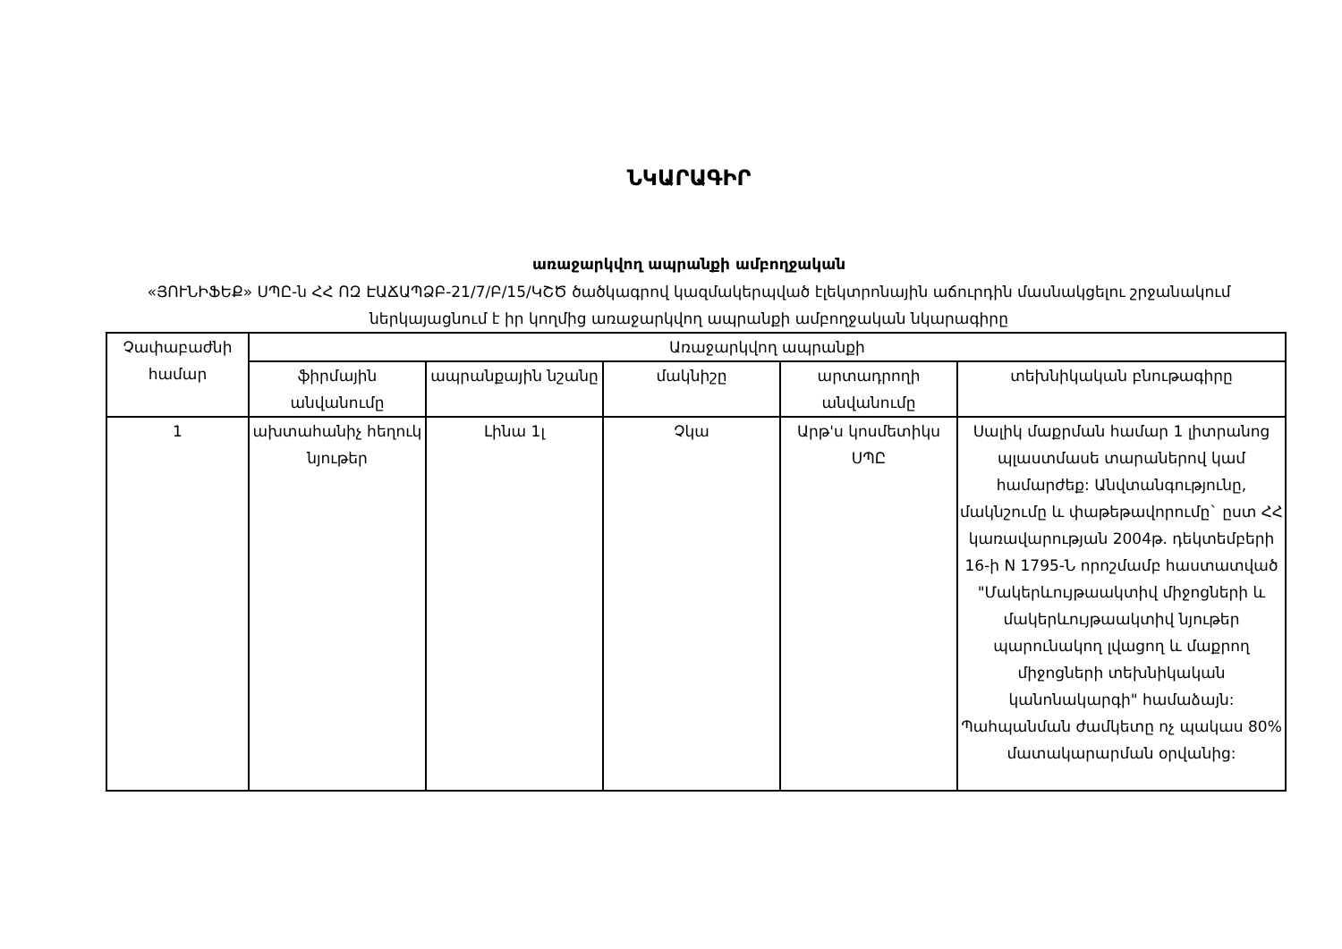ՆԿԱՐԱԳԻՐ
առաջարկվող ապրանքի ամբողջական
«ՅՈՒՆԻՖԵՔ» ՍՊԸ-ն ՀՀ ՈԶ ԷԱՃԱՊՁԲ-21/7/Բ/15/ԿՇԾ ծածկագրով կազմակերպված էլեկտրոնային աճուրդին մասնակցելու շրջանակում ներկայացնում է իր կողմից առաջարկվող ապրանքի ամբողջական նկարագիրը
| Չափաբաժնի համար | Առաջարկվող ապրանքի | | | | |
| --- | --- | --- | --- | --- | --- |
| | ֆիրմային անվանումը | ապրանքային նշանը | մակնիշը | արտադրողի անվանումը | տեխնիկական բնութագիրը |
| 1 | ախտահանիչ հեղուկ նյութեր | Լինա 1լ | Չկա | Արթ'ս կոսմետիկս ՍՊԸ | Սալիկ մաքրման համար 1 լիտրանոց պլաստմասե տարաներով կամ համարժեք: Անվտանգությունը, մակնշումը և փաթեթավորումը` ըստ ՀՀ կառավարության 2004թ. դեկտեմբերի 16-ի N 1795-Ն որոշմամբ հաստատված "Մակերևույթաակտիվ միջոցների և մակերևույթաակտիվ նյութեր պարունակող լվացող և մաքրող միջոցների տեխնիկական կանոնակարգի" համաձայն: Պահպանման ժամկետը ոչ պակաս 80% մատակարարման օրվանից: |